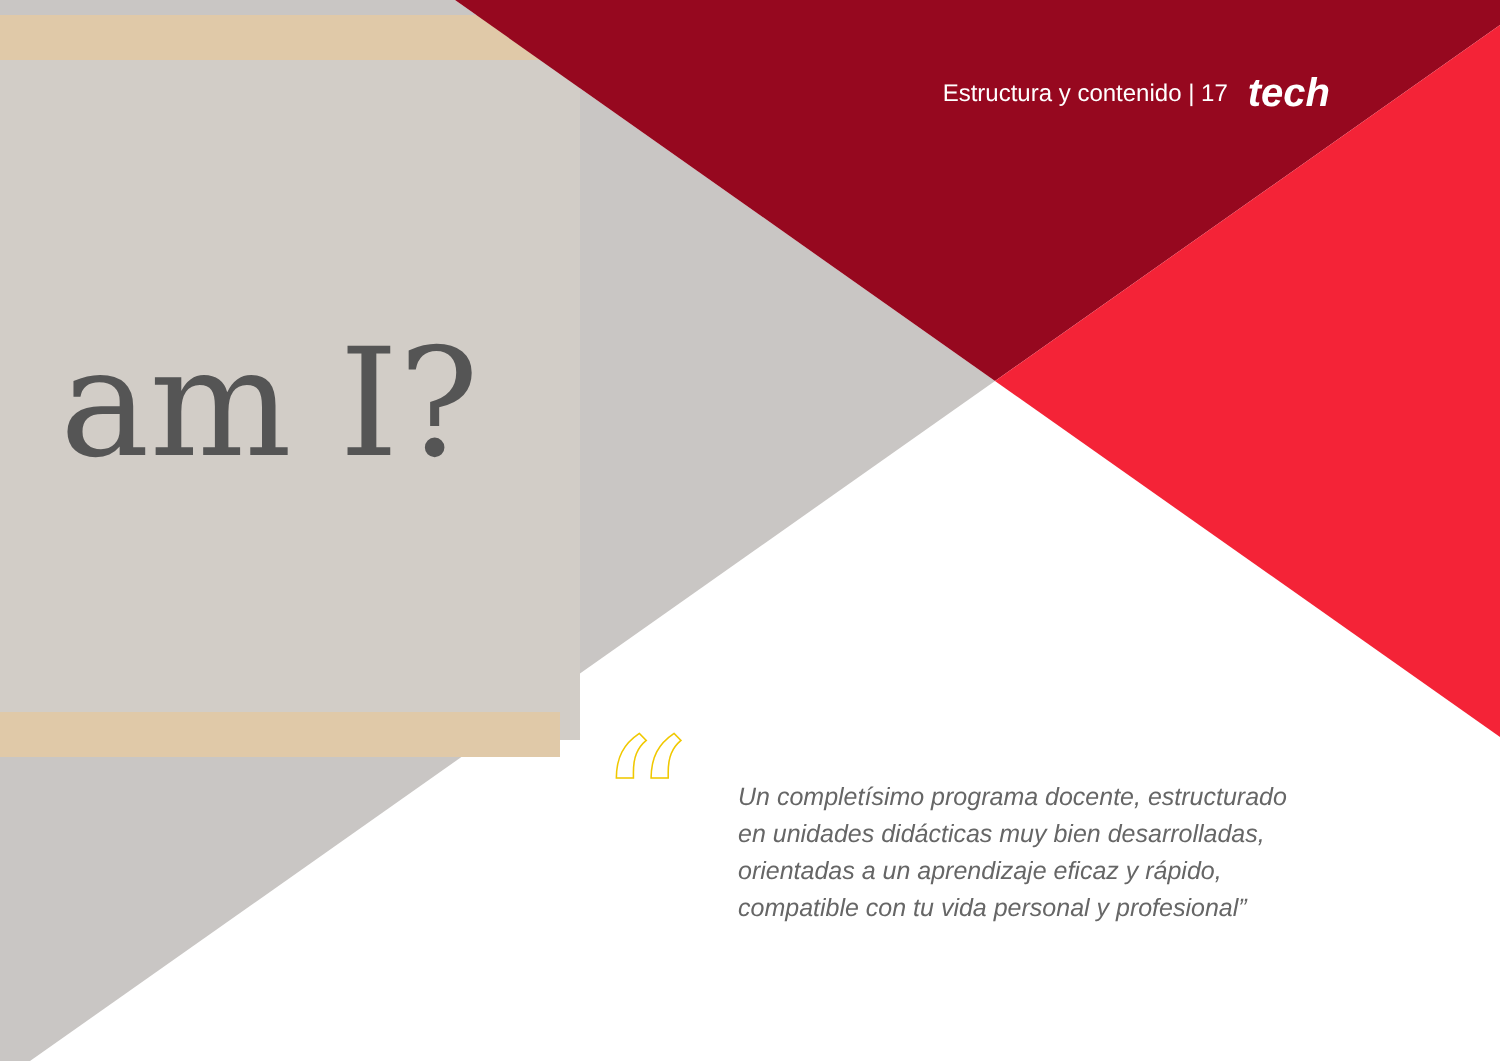am I?
Estructura y contenido | 17 tech
“
Un completísimo programa docente, estructurado en unidades didácticas muy bien desarrolladas, orientadas a un aprendizaje eficaz y rápido, compatible con tu vida personal y profesional”